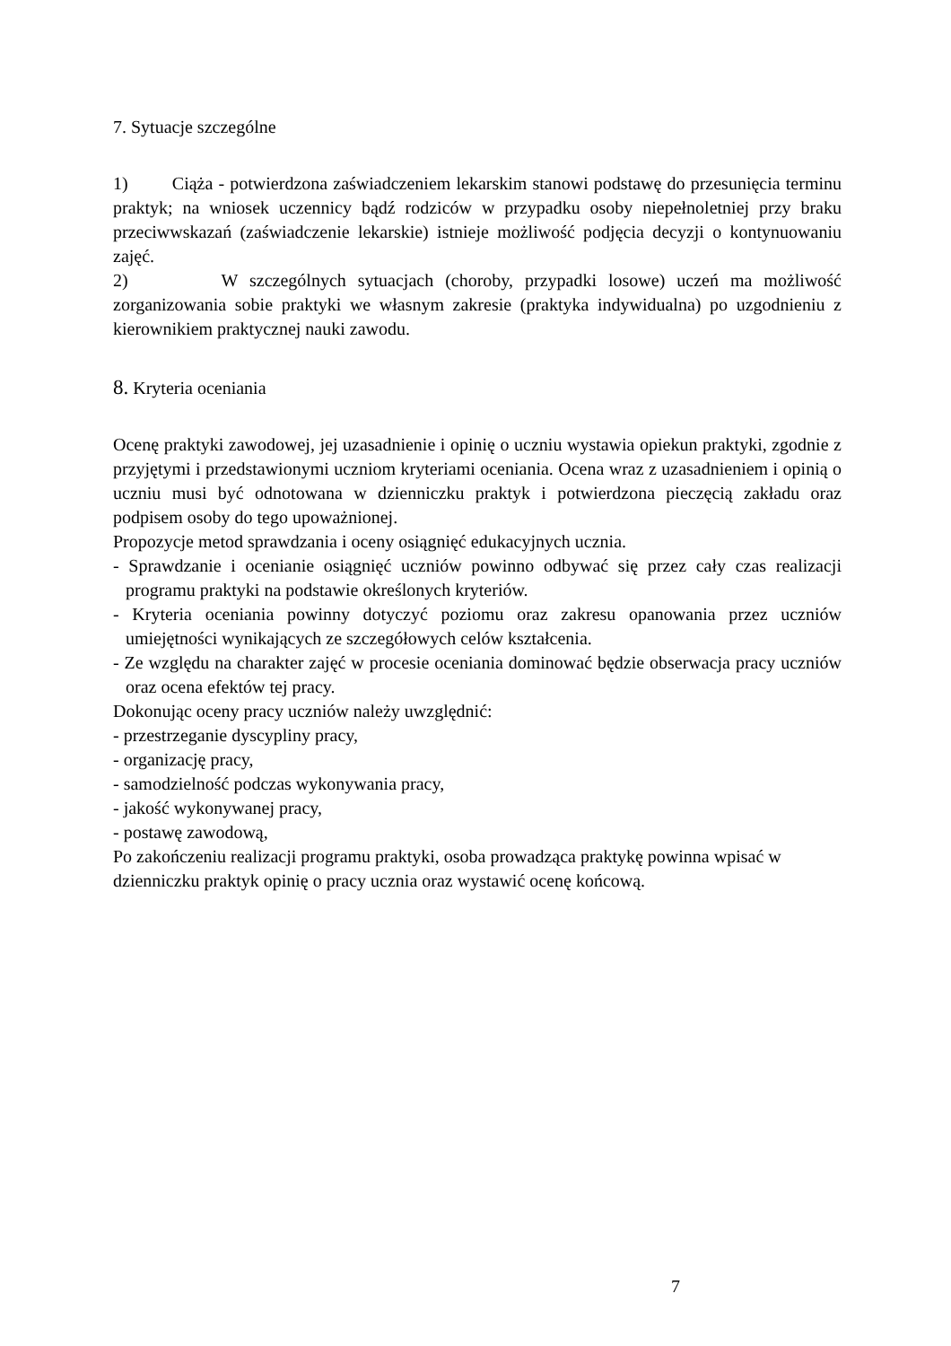7. Sytuacje szczególne
1) Ciąża - potwierdzona zaświadczeniem lekarskim stanowi podstawę do przesunięcia terminu praktyk; na wniosek uczennicy bądź rodziców w przypadku osoby niepełnoletniej przy braku przeciwwskazań (zaświadczenie lekarskie) istnieje możliwość podjęcia decyzji o kontynuowaniu zajęć.
2) W szczególnych sytuacjach (choroby, przypadki losowe) uczeń ma możliwość zorganizowania sobie praktyki we własnym zakresie (praktyka indywidualna) po uzgodnieniu z kierownikiem praktycznej nauki zawodu.
8. Kryteria oceniania
Ocenę praktyki zawodowej, jej uzasadnienie i opinię o uczniu wystawia opiekun praktyki, zgodnie z przyjętymi i przedstawionymi uczniom kryteriami oceniania. Ocena wraz z uzasadnieniem i opinią o uczniu musi być odnotowana w dzienniczku praktyk i potwierdzona pieczęcią zakładu oraz podpisem osoby do tego upoważnionej.
Propozycje metod sprawdzania i oceny osiągnięć edukacyjnych ucznia.
- Sprawdzanie i ocenianie osiągnięć uczniów powinno odbywać się przez cały czas realizacji programu praktyki na podstawie określonych kryteriów.
- Kryteria oceniania powinny dotyczyć poziomu oraz zakresu opanowania przez uczniów umiejętności wynikających ze szczegółowych celów kształcenia.
- Ze względu na charakter zajęć w procesie oceniania dominować będzie obserwacja pracy uczniów oraz ocena efektów tej pracy.
Dokonując oceny pracy uczniów należy uwzględnić:
- przestrzeganie dyscypliny pracy,
- organizację pracy,
- samodzielność podczas wykonywania pracy,
- jakość wykonywanej pracy,
- postawę zawodową,
Po zakończeniu realizacji programu praktyki, osoba prowadząca praktykę powinna wpisać w dzienniczku praktyk opinię o pracy ucznia oraz wystawić ocenę końcową.
7